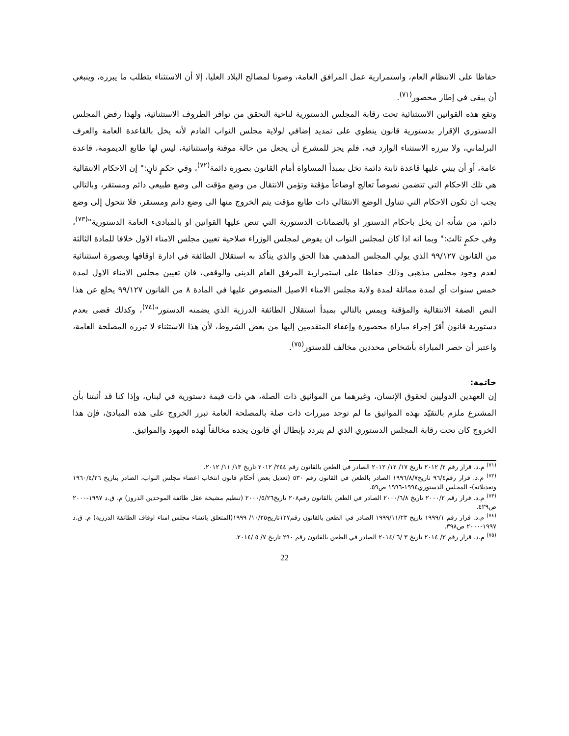حفاظا على الانتظام العام، واستمرارية عمل المرافق العامة، وصونا لمصالح البلاد العليا، إلا أن الاستثناء يتطلب ما يبرره، وينبغي أن يبقى في إطار محصور<sup>(٧١)</sup>.
وتقع هذه القوانين الاستثنائية تحت رقابة المجلس الدستورية لناحية التحقق من توافر الظروف الاستثنائية، ولهذا رفض المجلس الدستوري الإقرار بدستورية قانون ينطوي على تمديد إضافي لولاية مجلس النواب القادم لأنه يخل بالقاعدة العامة والعرف البرلماني، ولا يبرزه الاستثناء الوارد فيه، فلم يجز للمشرع أن يجعل من حالة موقتة واستثنائية، ليس لها طابع الديمومة، قاعدة عامة، أو أن يبني عليها قاعدة ثابتة دائمة تخل بمبدأ المساواة أمام القانون بصورة دائمة<sup>(٧٢)</sup>، وفي حكمٍ ثانٍ:" إن الاحكام الانتقالية هي تلك الاحكام التي تتضمن نصوصاً تعالج اوضاعاً مؤقتة وتؤمن الانتقال من وضع مؤقت الى وضع طبيعي دائم ومستقر، وبالتالي يجب ان تكون الاحكام التي تتناول الوضع الانتقالي ذات طابع مؤقت يتم الخروج منها الى وضع دائم ومستقر، فلا تتحول إلى وضع دائم، من شأنه ان يخل باحكام الدستور او بالضمانات الدستورية التي تنص عليها القوانين او بالمبادىء العامة الدستورية"<sup>(٧٣)</sup>، وفي حكمٍ ثالث:" وبما انه اذا كان لمجلس النواب ان يفوض لمجلس الوزراء صلاحية تعيين مجلس الامناء الاول خلافا للمادة الثالثة من القانون ٩٩/١٢٧ الذي يولي المجلس المذهبي هذا الحق والذي يتأكد به استقلال الطائفة في ادارة اوقافها وبصورة استثنائية لعدم وجود مجلس مذهبي وذلك حفاظا على استمرارية المرفق العام الديني والوقفي، فان تعيين مجلس الامناء الاول لمدة خمس سنوات أي لمدة مماثلة لمدة ولاية مجلس الامناء الاصيل المنصوص عليها في المادة ٨ من القانون ٩٩/١٢٧ يخلع عن هذا النص الصفة الانتقالية والمؤقتة ويمس بالتالي بمبدأ استقلال الطائفة الدرزية الذي يضمنه الدستور"<sup>(٧٤)</sup>، وكذلك قضى بعدم دستورية قانون أقرّ إجراء مباراة محصورة وإعفاء المتقدمين إليها من بعض الشروط، لأن هذا الاستثناء لا تبرره المصلحة العامة، واعتبر أن حصر المباراة بأشخاص محددين مخالف للدستور<sup>(٧٥)</sup>.
خاتمة:
إن العهدين الدوليين لحقوق الإنسان، وغيرهما من المواثيق ذات الصلة، هي ذات قيمة دستورية في لبنان، وإذا كنا قد أثبتنا بأن المشترع ملزم بالتقيّد بهذه المواثيق ما لم توجد مبررات ذات صلة بالمصلحة العامة تبرر الخروج على هذه المبادئ، فإن هذا الخروج كان تحت رقابة المجلس الدستوري الذي لم يتردد بإبطال أي قانون يجده مخالفاً لهذه العهود والمواثيق.
<sup>(٧١)</sup> م.د. قرار رقم ٢/ ٢٠١٢ تاريخ ١٧/ ١٢/ ٢٠١٢ الصادر في الطعن بالقانون رقم ٢٤٤/ ٢٠١٢ تاريخ ١٣/ ١١/ ٢٠١٢.
<sup>(٧٢)</sup> م.د. قرار رقم٩٦/٤ تاريخ١٩٩٦/٨/٧ الصادر بالطعن في القانون رقم ٥٣٠ (تعديل بعض أحكام قانون انتخاب اعضاء مجلس النواب، الصادر بتاريخ ١٩٦٠/٤/٢٦ وتعديلاته)- المجلس الدستوري١٩٩٤-١٩٩٦ ص٥٩.
<sup>(٧٣)</sup> م.د. قرار رقم ٢٠٠٠/٢ تاريخ ٢٠٠٠/٦/٨ الصادر في الطعن بالقانون رقم٢٠٨ تاريخ٢٠٠٠/٥/٢٦ (تنظيم مشيخة عقل طائفة الموحدين الدروز) م. ق.د ١٩٩٧-٢٠٠٠ ص٤٢٩.
<sup>(٧٤)</sup> م.د. قرار رقم ١٩٩٩/١ تاريخ ١٩٩٩/١١/٢٣ الصادر في الطعن بالقانون رقم١٢٧تاريخ١٠/٢٥/ ١٩٩٩(المتعلق بانشاء مجلس امناء اوقاف الطائفة الدرزية) م. ق.د ١٩٩٧-٢٠٠٠ ص٣٩٨.
<sup>(٧٥)</sup> م.د. قرار رقم ٣/ ٢٠١٤ تاريخ ٣ /٦ /٢٠١٤ الصادر في الطعن بالقانون رقم ٢٩٠ تاريخ ٧/ ٥ /٢٠١٤.
22